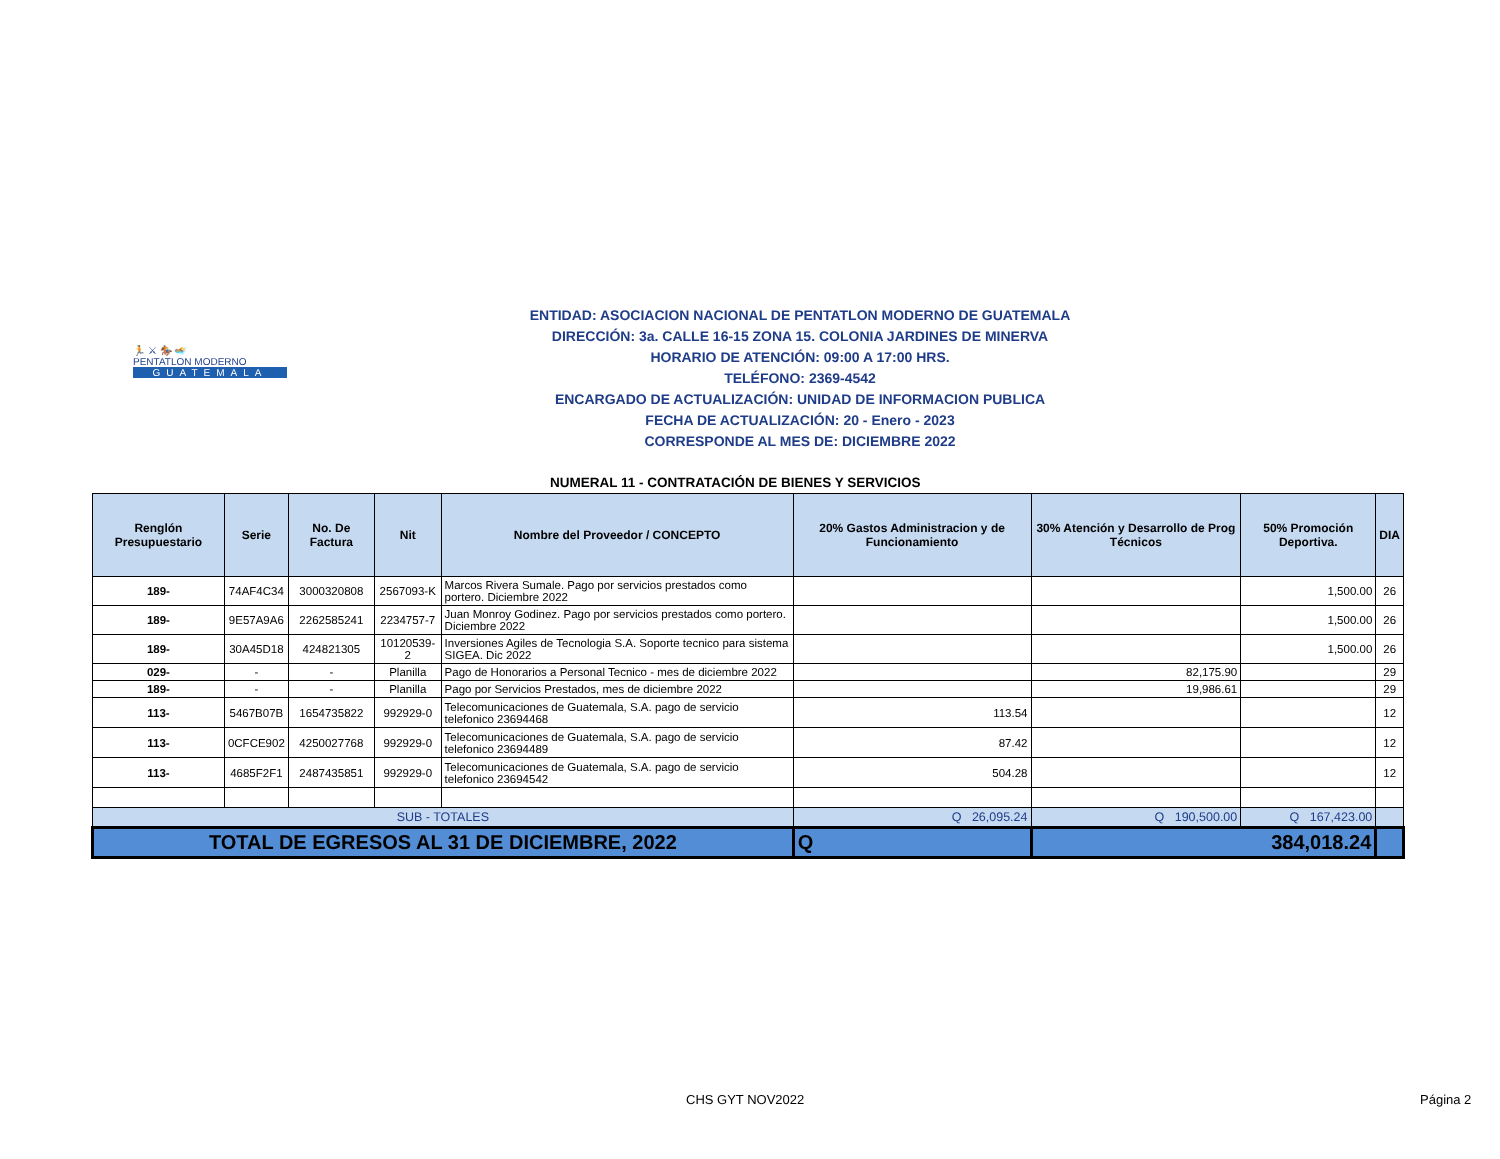🏃 ⚔ 🏇 🏊
PENTATLON MODERNO
GUATEMALA
ENTIDAD: ASOCIACION NACIONAL DE PENTATLON MODERNO DE GUATEMALA
DIRECCIÓN: 3a. CALLE 16-15 ZONA 15. COLONIA JARDINES DE MINERVA
HORARIO DE ATENCIÓN: 09:00 A 17:00 HRS.
TELÉFONO: 2369-4542
ENCARGADO DE ACTUALIZACIÓN: UNIDAD DE INFORMACION PUBLICA
FECHA DE ACTUALIZACIÓN: 20 - Enero - 2023
CORRESPONDE AL MES DE: DICIEMBRE 2022
NUMERAL 11 - CONTRATACIÓN DE BIENES Y SERVICIOS
| Renglón Presupuestario | Serie | No. De Factura | Nit | Nombre del Proveedor / CONCEPTO | 20% Gastos Administracion y de Funcionamiento | 30% Atención y Desarrollo de Prog Técnicos | 50% Promoción Deportiva. | DIA |
| --- | --- | --- | --- | --- | --- | --- | --- | --- |
| 189- | 74AF4C34 | 3000320808 | 2567093-K | Marcos Rivera Sumale. Pago por servicios prestados como portero. Diciembre 2022 | | | 1,500.00 | 26 |
| 189- | 9E57A9A6 | 2262585241 | 2234757-7 | Juan Monroy Godinez. Pago por servicios prestados como portero. Diciembre 2022 | | | 1,500.00 | 26 |
| 189- | 30A45D18 | 424821305 | 10120539-2 | Inversiones Agiles de Tecnologia S.A. Soporte tecnico para sistema SIGEA. Dic 2022 | | | 1,500.00 | 26 |
| 029- | - | - | Planilla | Pago de Honorarios a Personal Tecnico - mes de diciembre 2022 | | 82,175.90 | | 29 |
| 189- | - | - | Planilla | Pago por Servicios Prestados, mes de diciembre 2022 | | 19,986.61 | | 29 |
| 113- | 5467B07B | 1654735822 | 992929-0 | Telecomunicaciones de Guatemala, S.A. pago de servicio telefonico 23694468 | 113.54 | | | 12 |
| 113- | 0CFCE902 | 4250027768 | 992929-0 | Telecomunicaciones de Guatemala, S.A. pago de servicio telefonico 23694489 | 87.42 | | | 12 |
| 113- | 4685F2F1 | 2487435851 | 992929-0 | Telecomunicaciones de Guatemala, S.A. pago de servicio telefonico 23694542 | 504.28 | | | 12 |
| SUB - TOTALES | | | | | Q 26,095.24 | Q 190,500.00 | Q 167,423.00 | |
| TOTAL DE EGRESOS AL 31 DE DICIEMBRE, 2022 | | | | | Q | 384,018.24 | | |
CHS GYT NOV2022 Página 2